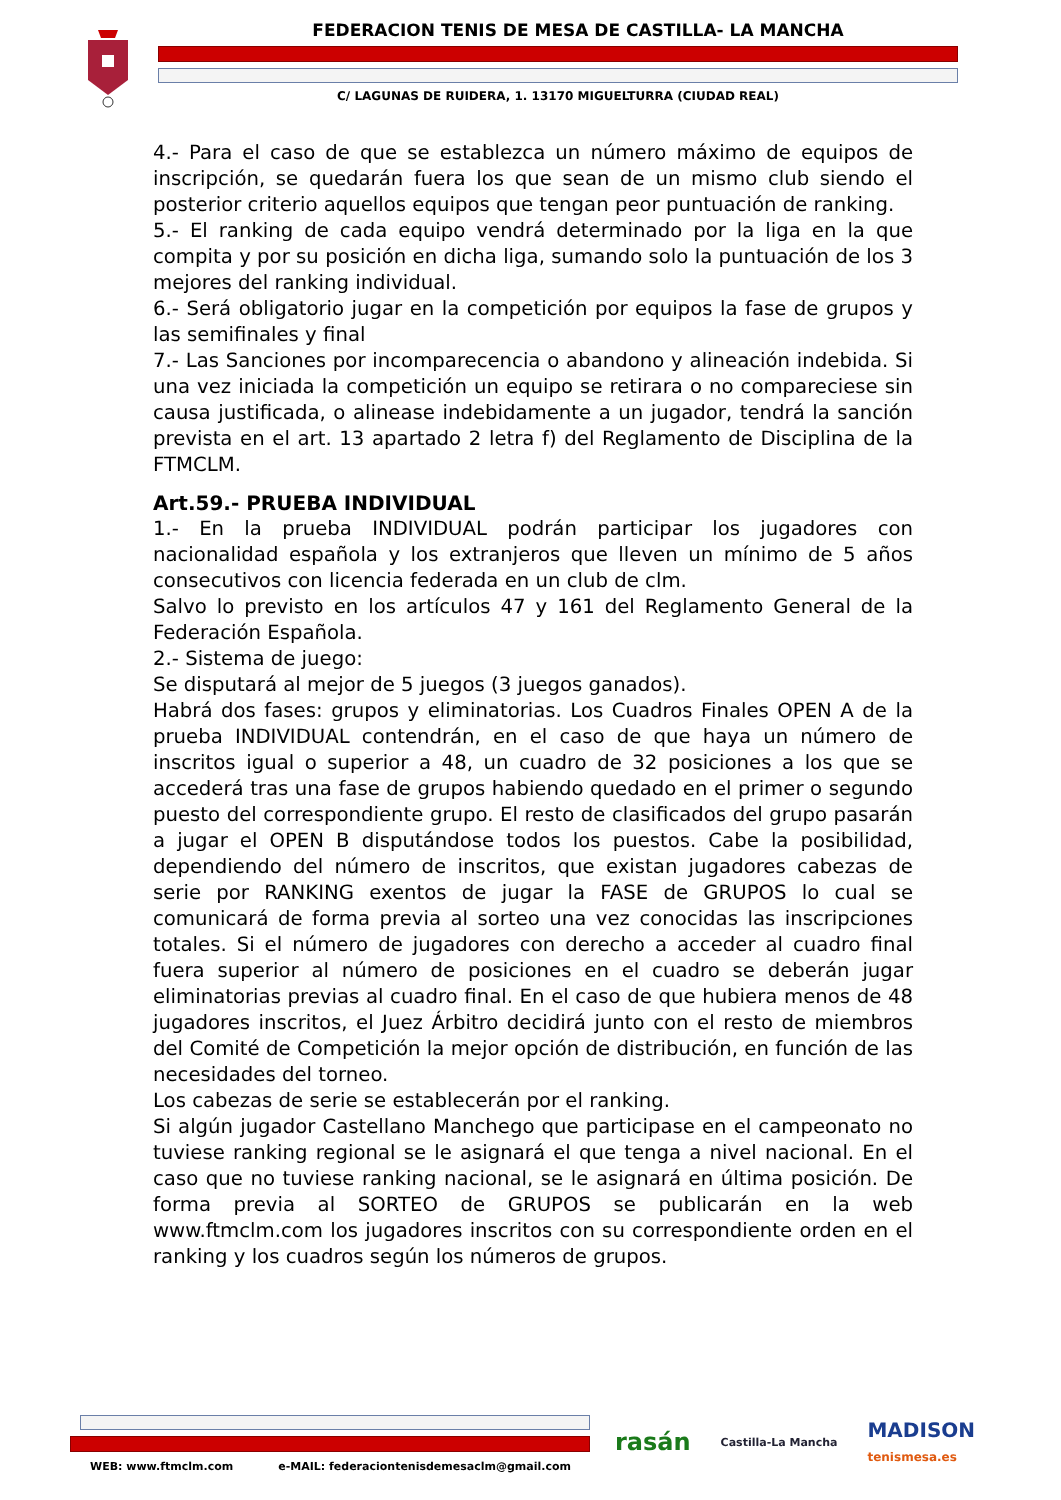FEDERACION TENIS DE MESA DE CASTILLA- LA MANCHA
C/ LAGUNAS DE RUIDERA, 1. 13170 MIGUELTURRA (CIUDAD REAL)
4.- Para el caso de que se establezca un número máximo de equipos de inscripción, se quedarán fuera los que sean de un mismo club siendo el posterior criterio aquellos equipos que tengan peor puntuación de ranking.
5.- El ranking de cada equipo vendrá determinado por la liga en la que compita y por su posición en dicha liga, sumando solo la puntuación de los 3 mejores del ranking individual.
6.- Será obligatorio jugar en la competición por equipos la fase de grupos y las semifinales y final
7.- Las Sanciones por incomparecencia o abandono y alineación indebida. Si una vez iniciada la competición un equipo se retirara o no compareciese sin causa justificada, o alinease indebidamente a un jugador, tendrá la sanción prevista en el art. 13 apartado 2 letra f) del Reglamento de Disciplina de la FTMCLM.
Art.59.- PRUEBA INDIVIDUAL
1.- En la prueba INDIVIDUAL podrán participar los jugadores con nacionalidad española y los extranjeros que lleven un mínimo de 5 años consecutivos con licencia federada en un club de clm.
Salvo lo previsto en los artículos 47 y 161 del Reglamento General de la Federación Española.
2.- Sistema de juego:
Se disputará al mejor de 5 juegos (3 juegos ganados).
Habrá dos fases: grupos y eliminatorias. Los Cuadros Finales OPEN A de la prueba INDIVIDUAL contendrán, en el caso de que haya un número de inscritos igual o superior a 48, un cuadro de 32 posiciones a los que se accederá tras una fase de grupos habiendo quedado en el primer o segundo puesto del correspondiente grupo. El resto de clasificados del grupo pasarán a jugar el OPEN B disputándose todos los puestos. Cabe la posibilidad, dependiendo del número de inscritos, que existan jugadores cabezas de serie por RANKING exentos de jugar la FASE de GRUPOS lo cual se comunicará de forma previa al sorteo una vez conocidas las inscripciones totales. Si el número de jugadores con derecho a acceder al cuadro final fuera superior al número de posiciones en el cuadro se deberán jugar eliminatorias previas al cuadro final. En el caso de que hubiera menos de 48 jugadores inscritos, el Juez Árbitro decidirá junto con el resto de miembros del Comité de Competición la mejor opción de distribución, en función de las necesidades del torneo.
Los cabezas de serie se establecerán por el ranking.
Si algún jugador Castellano Manchego que participase en el campeonato no tuviese ranking regional se le asignará el que tenga a nivel nacional. En el caso que no tuviese ranking nacional, se le asignará en última posición. De forma previa al SORTEO de GRUPOS se publicarán en la web www.ftmclm.com los jugadores inscritos con su correspondiente orden en el ranking y los cuadros según los números de grupos.
WEB: www.ftmclm.com e-MAIL: federaciontenisdemesaclm@gmail.com
rasán Castilla-La Mancha MADISON
tenismesa.es